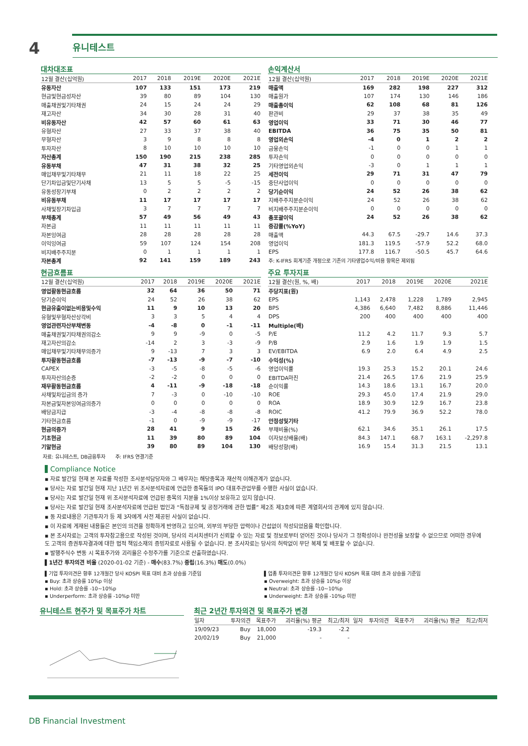4
유니테스트
대차대조표
| 12월 결산(십억원) | 2017 | 2018 | 2019E | 2020E | 2021E |
| --- | --- | --- | --- | --- | --- |
| 유동자산 | 107 | 133 | 151 | 173 | 219 |
| 현금및현금성자산 | 39 | 80 | 89 | 104 | 130 |
| 매출채권및기타채권 | 24 | 15 | 24 | 24 | 29 |
| 재고자산 | 34 | 30 | 28 | 31 | 40 |
| 비유동자산 | 42 | 57 | 60 | 61 | 63 |
| 유형자산 | 27 | 33 | 37 | 38 | 40 |
| 무형자산 | 3 | 9 | 8 | 8 | 8 |
| 투자자산 | 8 | 10 | 10 | 10 | 10 |
| 자산총계 | 150 | 190 | 215 | 238 | 285 |
| 유동부채 | 47 | 31 | 38 | 32 | 25 |
| 매입채무및기타채무 | 21 | 11 | 18 | 22 | 25 |
| 단기차입금및단기사채 | 13 | 5 | 5 | -5 | -15 |
| 유동성장기부채 | 0 | 2 | 2 | 2 | 2 |
| 비유동부채 | 11 | 17 | 17 | 17 | 17 |
| 사채및장기차입금 | 3 | 7 | 7 | 7 | 7 |
| 부채총계 | 57 | 49 | 56 | 49 | 43 |
| 자본금 | 11 | 11 | 11 | 11 | 11 |
| 자본잉여금 | 28 | 28 | 28 | 28 | 28 |
| 이익잉여금 | 59 | 107 | 124 | 154 | 208 |
| 비지배주주지분 | 0 | 1 | 1 | 1 | 1 |
| 자본총계 | 92 | 141 | 159 | 189 | 243 |
현금흐름표
| 12월 결산(십억원) | 2017 | 2018 | 2019E | 2020E | 2021E |
| --- | --- | --- | --- | --- | --- |
| 영업활동현금흐름 | 32 | 64 | 36 | 50 | 71 |
| 당기순이익 | 24 | 52 | 26 | 38 | 62 |
| 현금유출이없는비용및수익 | 11 | 9 | 10 | 13 | 20 |
| 유형및무형자산상각비 | 3 | 3 | 5 | 4 | 4 |
| 영업관련자산부채변동 | -4 | -8 | 0 | -1 | -11 |
| 매출채권및기타채권의감소 | 9 | 9 | -9 | 0 | -5 |
| 재고자산의감소 | -14 | 2 | 3 | -3 | -9 |
| 매입채무및기타채무의증가 | 9 | -13 | 7 | 3 | 3 |
| 투자활동현금흐름 | -7 | -13 | -9 | -7 | -10 |
| CAPEX | -3 | -5 | -8 | -5 | -6 |
| 투자자산의순증 | -2 | -2 | 0 | 0 | 0 |
| 재무활동현금흐름 | 4 | -11 | -9 | -18 | -18 |
| 사채및차입금의 증가 | 7 | -3 | 0 | -10 | -10 |
| 자본금및자본잉여금의증가 | 0 | 0 | 0 | 0 | 0 |
| 배당금지급 | -3 | -4 | -8 | -8 | -8 |
| 기타현금흐름 | -1 | 0 | -9 | -9 | -17 |
| 현금의증가 | 28 | 41 | 9 | 15 | 26 |
| 기초현금 | 11 | 39 | 80 | 89 | 104 |
| 기말현금 | 39 | 80 | 89 | 104 | 130 |
손익계산서
| 12월 결산(십억원) | 2017 | 2018 | 2019E | 2020E | 2021E |
| --- | --- | --- | --- | --- | --- |
| 매출액 | 169 | 282 | 198 | 227 | 312 |
| 매출원가 | 107 | 174 | 130 | 146 | 186 |
| 매출총이익 | 62 | 108 | 68 | 81 | 126 |
| 판관비 | 29 | 37 | 38 | 35 | 49 |
| 영업이익 | 33 | 71 | 30 | 46 | 77 |
| EBITDA | 36 | 75 | 35 | 50 | 81 |
| 영업외손익 | -4 | 0 | 1 | 2 | 2 |
| 금융손익 | -1 | 0 | 0 | 1 | 1 |
| 투자손익 | 0 | 0 | 0 | 0 | 0 |
| 기타영업외손익 | -3 | 0 | 1 | 1 | 1 |
| 세전이익 | 29 | 71 | 31 | 47 | 79 |
| 중단사업이익 | 0 | 0 | 0 | 0 | 0 |
| 당기순이익 | 24 | 52 | 26 | 38 | 62 |
| 지배주주지분순이익 | 24 | 52 | 26 | 38 | 62 |
| 비지배주주지분순이익 | 0 | 0 | 0 | 0 | 0 |
| 총포괄이익 | 24 | 52 | 26 | 38 | 62 |
| 증감률(%YoY) | | | | | |
| 매출액 | 44.3 | 67.5 | -29.7 | 14.6 | 37.3 |
| 영업이익 | 181.3 | 119.5 | -57.9 | 52.2 | 68.0 |
| EPS | 177.8 | 116.7 | -50.5 | 45.7 | 64.6 |
| 주: K-IFRS 회계기준 개정으로 기존의 기타영업수익/비용 항목은 제외됨 | | | | | |
주요 투자지표
| 12월 결산(원, %, 배) | 2017 | 2018 | 2019E | 2020E | 2021E |
| --- | --- | --- | --- | --- | --- |
| 주당지표(원) | | | | | |
| EPS | 1,143 | 2,478 | 1,228 | 1,789 | 2,945 |
| BPS | 4,386 | 6,640 | 7,482 | 8,886 | 11,446 |
| DPS | 200 | 400 | 400 | 400 | 400 |
| Multiple(배) | | | | | |
| P/E | 11.2 | 4.2 | 11.7 | 9.3 | 5.7 |
| P/B | 2.9 | 1.6 | 1.9 | 1.9 | 1.5 |
| EV/EBITDA | 6.9 | 2.0 | 6.4 | 4.9 | 2.5 |
| 수익성(%) | | | | | |
| 영업이익률 | 19.3 | 25.3 | 15.2 | 20.1 | 24.6 |
| EBITDA마진 | 21.4 | 26.5 | 17.6 | 21.9 | 25.9 |
| 순이익률 | 14.3 | 18.6 | 13.1 | 16.7 | 20.0 |
| ROE | 29.3 | 45.0 | 17.4 | 21.9 | 29.0 |
| ROA | 18.9 | 30.9 | 12.9 | 16.7 | 23.8 |
| ROIC | 41.2 | 79.9 | 36.9 | 52.2 | 78.0 |
| 안정성및기타 | | | | | |
| 부채비율(%) | 62.1 | 34.6 | 35.1 | 26.1 | 17.5 |
| 이자보상배율(배) | 84.3 | 147.1 | 68.7 | 163.1 | -2,297.8 |
| 배당성향(배) | 16.9 | 15.4 | 31.3 | 21.5 | 13.1 |
자료: 유니테스트, DB금융투자 주: IFRS 연결기준
Compliance Notice
▪ 자료 발간일 현재 본 자료를 작성한 조사분석담당자와 그 배우자는 해당종목과 재산적 이해관계가 없습니다.
▪ 당사는 자료 발간일 현재 지난 1년간 위 조사분석자료에 언급한 종목들의 IPO 대표주관업무를 수행한 사실이 없습니다.
▪ 당사는 자료 발간일 현재 위 조사분석자료에 언급된 종목의 지분을 1%이상 보유하고 있지 않습니다.
▪ 당사는 자료 발간일 현재 조사분석자료에 언급된 법인과 “독점규제 및 공정거래에 관한 법률” 제2조 제3호에 따른 계열회사의 관계에 있지 않습니다.
▪ 동 자료내용은 기관투자가 등 제 3자에게 사전 제공된 사실이 없습니다.
▪ 이 자료에 게재된 내용들은 본인의 의견을 정확하게 반영하고 있으며, 외부의 부당한 압력이나 간섭없이 작성되었음을 확인합니다.
▪ 본 조사자료는 고객의 투자참고용으로 작성된 것이며, 당사의 리서치센터가 신뢰할 수 있는 자료 및 정보로부터 얻어진 것이나 당사가 그 정확성이나 완전성을 보장할 수 없으므로 어떠한 경우에도 고객의 증권투자결과에 대한 법적 책임소재의 증빙자료로 사용될 수 없습니다. 본 조사자료는 당사의 허락없이 무단 복제 및 배포할 수 없습니다.
▪ 발행주식수 변동 시 목표주가와 괴리율은 수정주가를 기준으로 산출하였습니다.
▌1년간 투자의견 비율 (2020-01-02 기준) - 매수(83.7%) 중립(16.3%) 매도(0.0%)
▌기업 투자의견은 향후 12개월간 당사 KOSPI 목표 대비 초과 상승률 기준임
▪ Buy: 초과 상승률 10%p 이상
▪ Hold: 초과 상승률 -10~10%p
▪ Underperform: 초과 상승률 -10%p 미만
▌업종 투자의견은 향후 12개월간 당사 KOSPI 목표 대비 초과 상승률 기준임
▪ Overweight: 초과 상승률 10%p 이상
▪ Neutral: 초과 상승률 -10~10%p
▪ Underweight: 초과 상승률 -10%p 미만
유니테스트 현주가 및 목표주가 차트 최근 2년간 투자의견 및 목표주가 변경
| 일자 | 투자의견 | 목표주가 | 괴리율(%) 평균 | 최고/최저 | 일자 | 투자의견 | 목표주가 | 괴리율(%) 평균 | 최고/최저 |
| --- | --- | --- | --- | --- | --- | --- | --- | --- | --- |
| 19/09/23 | Buy | 18,000 | -19.3 | -2.2 | | | | | |
| 20/02/19 | Buy | 21,000 | - | - | | | | | |
DB Financial Investment